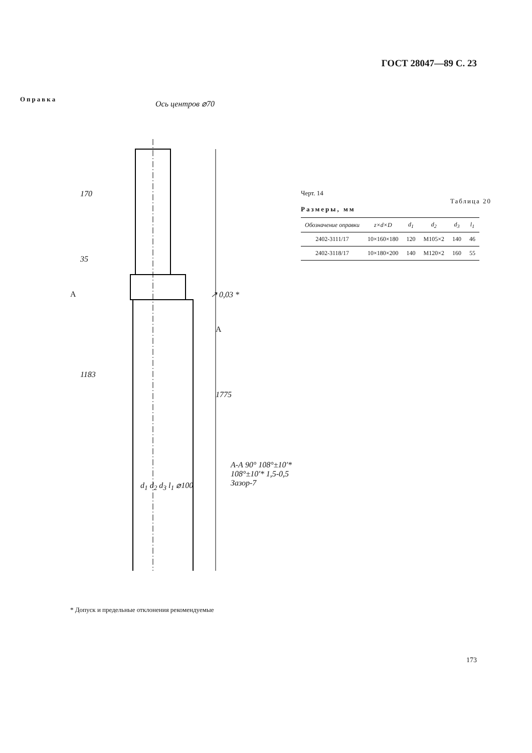ГОСТ 28047—89 С. 23
Оправка
170
35
1183
1775
Ось центров ⌀70
↗ 0,03 *
A
A
d<sub>1</sub> d<sub>2</sub> d<sub>3</sub> l<sub>1</sub> ⌀100
А-А 90° 108°±10′* 108°±10′* 1,5-0,5 Зазор-7
* Допуск и предельные отклонения рекомендуемые
Черт. 14
Таблица 20
Размеры, мм
| Обозначение оправки | z×d×D | d<sub>1</sub> | d<sub>2</sub> | d<sub>3</sub> | l<sub>1</sub> |
| --- | --- | --- | --- | --- | --- |
| 2402-3111/17 | 10×160×180 | 120 | M105×2 | 140 | 46 |
| 2402-3118/17 | 10×180×200 | 140 | M120×2 | 160 | 55 |
173